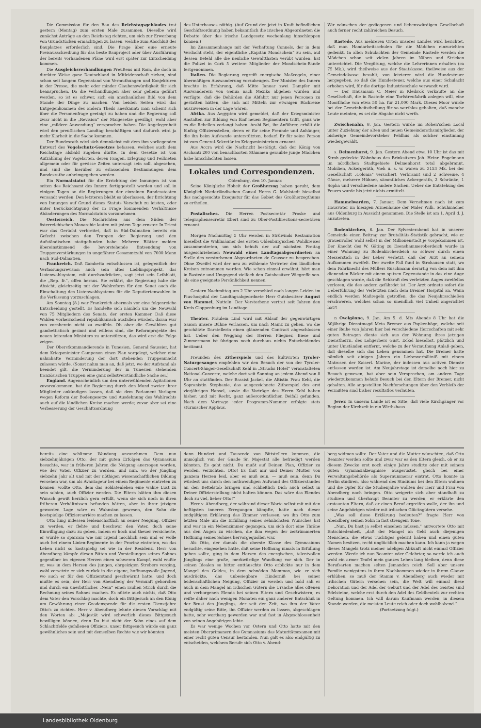Die Commission für den Bau des Reichstagsgebäudes trat gestern (Montag) zum ersten Male zusammen. Dieselbe wird zunächst Anträge an den Reichstag richten, um sich zur Erwerbung von Grundstücken ermächtigen zu lassen, welche zum Abschluß des Bauplatzes erforderlich sind. Die Frage über eine erneute Preisausschreibung für das beste Bauproject oder über Ausführung der bereits vorhandenen Pläne wird erst später zur Entscheidung kommen.
Die Ausgleichsverhandlungen Preußens mit Rom, die doch in direkter Weise ganz Deutschland in Mitleidenschaft ziehen, sind schon seit langem Gegenstand von Vermuthungen und Konjekturen in der Presse, die mehr oder minder Glaubenswürdigkeit für sich beanspruchen. Da die Verhandlungen aber sehr geheim geführt werden, so ist es schwer, sich ein anschauliches Bild von dem Stande der Dinge zu machen. Von beiden Seiten wird das Entgegenkommen des andern Theils anerkannt; man scheint sich über die Personenfrage geeinigt zu haben und die Regierung soll zwar nicht in die „Revision“ der Maigesetze gewilligt, wohl aber eine „mildere Anwendung“ versprochen haben. Die Angelegenheit wird den preußischen Landtag beschäftigen und dadurch wird ja mehr Klarheit in die Sache kommen.
Der Bundesrath wird sich demnächst mit dem ihm vorliegenden Entwurf des Vogelschutz-Gesetzes befassen, welches auch dem Reichstage alsbald zugehen dürfte. In dem Gesetze ist von Aufzählung der Vogelarten, deren Fangen, Erlegung und Feilbieten allgemein oder für gewisse Zeiten untersagt sein soll, abgesehen, und sind die hierüber zu erlassenden Bestimmungen dem Bundesrathe anheimgegeben worden.
Ein Normalstatut für die Errichtung der Innungen ist von seiten des Reichsamt des Innern fertiggestellt worden und soll in einigen Tagen an die Regierungen der einzelnen Bundesstaaten versandt werden. Den letzteren bleibt es überlassen, der Errichtung von Innungen auf Grund dieses Statuts Vorschub zu leisten, oder unter Berücksichtigung der in Frage kommenden Verhältnisse Abänderungen des Normalstatuts vorzunehmen.
Oesterreich. Die Nachrichten aus dem Süden der österreichischen Monarchie lauten mit jedem Tage ernster. In Triest war das Gerücht verbreitet, daß in Süd-Dalmatien bereits ein Gefecht zwischen den Truppen der Regierung und den Aufständischen stattgefunden habe. Mehrere Blätter melden übereinstimmend die bevorstehende Entsendung von Truppenverstärkungen in ungefährer Gesammtzahl von 7000 Mann nach Süd-Dalmatien.
Frankreich. Daß Gambetta entschlossen ist, gelegentlich der Verfassungsrevision auch sein altes Lieblingsprojekt, das Listenwahlsystem, mit durchzudrücken, sagt jetzt sein Leibblatt, die „Rep. fr.“, offen heraus. Sie erklärt, die Regierung habe die Absicht, gleichzeitig mit der Wahlreform für den Senat auch die Einschaltung des Listenwahlsystems für die Deputiertenwahlen in die Verfassung vorzuschlagen.
Am Sonntag (8.) war Frankreich abermals vor eine folgenreiche Entscheidung gestellt. Es handelte sich nämlich um die Neuwahl von 75 Mitgliedern des Senats, der ersten Kammer. Daß diese Wahlen vorherrschend republikanisch ausfallen würden, daran war von vornherein nicht zu zweifeln. Ob aber die Gewählten gut gambettistisch gesinnt und willens sind, die Reformprojekte des neuen leitenden Ministers zu unterstützen, das wird erst die Folge zeigen.
Der Oberstkommandierende in Tunesien, General Saussier, hat dem Kriegsminister Campenon einen Plan vorgelegt, welcher eine nahmhafte Verminderung der dort stehenden Truppenmacht zulassen würde. (Sonst nahm man an, daß jetzt, wo der Aufstand als beendet gilt, die Verminderung der in Tunesien stehenden französischen Truppen eine ganz selbstverständliche Sache sei.)
England. Augenscheinlich um den unterwühlenden Agitationen zuvorzukommen, hat die Regierung durch den Mund zweier ihrer Mitglieder ankündigen lassen, daß sie dem Parlament Vorlagen wegen Reform der Bodengesetze und Ausdehnung des Wahlrechts auch auf die ländlichen Kreise machen werde; zuvor aber sei eine Verbesserung der Geschäftsordnung
des Unterhauses nöthig. (Auf Grund der jetzt in Kraft befindlichen Geschäftsordnung haben bekanntlich die irischen Abgeordneten die Debatte über das irische Landgesetz wochenlang hinschleppen können.)
Im Zusammenhange mit der Verhaftung Connels, der in dem Verdacht steht, der eigentliche „Kapitän Mondschein“ zu sein, auf dessen Befehl alle die neuliche Gewaltthaten verübt wurden, hat die Polizei in Cork 5 weitere Mitglieder der Mondschein-Bande festgenommen.
Italien. Die Regierung ergreift energische Maßregeln, einer übermäßigen Auswanderung vorzubeugen. Der Minister des Innern brachte in Erfahrung, daß Mitte Januar zwei Dampfer mit Auswanderern von Genua nach Mexiko abgehen würden und verfügte, daß die Behörden die Abfahrt nur jenen Personen zu gestatten hätten, die sich mit Mitteln zur etwaigen Rückreise auszuweisen in der Lage wären.
Afrika. Aus Aegypten wird gemeldet, daß der Kriegsminister Anstalten zur Bildung von fünf neuen Regimentern trifft, ganz wie es die Rebellen verlangt haben. Arabi Bei, ihr Anführer, erhält die fünfzig Offiziersstellen, deren er für seine Freunde und Anhänger, die ihn beim Aufstande unterstützten, bedarf. Er für seine Person ist zum General-Sekretär im Kriegsministerium ernannt.
Aus Accra wird die Nachricht bestätigt, daß der König von Aschanti 200 von benachbarten Stämmen geraubte junge Mädchen habe hinschlachten lassen.
Lokales und Correspondenzen.
Oldenburg, den 10. Januar.
Seine Königliche Hoheit der Großherzog haben geruht, dem Königlich Niederländischen Consul Herrn G. Mahlstedt hieselbst das nachgesuchte Exequatur für das Gebiet des Großherzogthums zu ertheilen.
Postalisches. Die Herren Postsecretär Proske und Telegraphensecretär Ebert sind zu Ober-Postdirections-secretären ernannt.
Morgen Nachmittag 5 Uhr werden in Strüwinds Restauration hieselbst die Wahlmänner des ersten Oldenburgischen Wahlkreises zusammentreten, um sich behufs der auf nächsten Freitag ausgeschriebenen Neuwahl eines Landtagsabgeordneten an Stelle des verstorbenen Abgeordneten de Cousser zu besprechen. Ohne Zweifel wird der neu zu wählende Vertreter den ländlichen Kreisen entnommen werden. Wie schon einmal erwähnt, hört man in Rastede und Umgegend vielfach den Gutsbesitzer Wiegreffe sen. als eine geeignete Persönlichkeit nennen.
Gestern Nachmittag um 2 Uhr verschied nach langen Leiden im Pius-hospital der Landtagsabgeordnete Herr Gutsbesitzer August von Hammel, Nutteln. Der Verstorbene vertrat seit Jahren den Kreis Cloppenburg im Landtage.
Theater. Fräulein Lind wird mit Ablauf der gegenwärtigen Saison unsere Bühne verlassen, um nach Mainz zu gehen, wo die geschätzte Darstellerin einen glänzenden Contract abgeschlossen hat. Ueber den Weggang der Herren Fliegner, Biese und Zimmermann ist übrigens noch durchaus nichts Entscheidendes bestimmt.
Freunden des Zitherspiels und des kultivirten Tyroler-Naturgesanges empfehlen wir den Besuch der von der Tyroler-Concert-Sänger-Gesellschaft Kehl in „Strucks Hotel“ veranstalteten National-Concerte, welche dort seit Sonntag an jedem Abend von 8 Uhr an stattfinden. Der Bassist Jackel, die Altistin Frau Kehl, die Sopranistin Stephanie, das ausgezeichnete Zitherspiel des erst vierjährigen Hansel, sowie die Vorträge des Herrn Kehl haben bisher, und mit Recht, ganz außerordentlichen Beifall gefunden. Nach dem Vortrage jeder Programm-Nummer erfolgte stets stürmischer Applaus.
Wir wünschen der gediegenen und liebenswürdigen Gesellschaft auch ferner recht zahlreichen Besuch.
Rastede. Aus mehreren Orten unseres Landes wird berichtet, daß man Handarbeitsschulen für die Mädchen einzurichten gedenkt. In allen Schulachten der Gemeinde Rastede werden die Mädchen schon seit vielen Jahren im Nähen und Stricken unterrichtet. Die Vergütung, welche die Lehrerinnen erhalten (ca 75 Mk.), wird theilweise aus der Staatskasse, theilweise aus der Gemeindekasse bezahlt; von letzterer wird die Hundesteuer hergegeben, so daß die Hundesteuer, welche aus einer Schulacht erhoben wird, für die dortige Industrieschule verwandt wird.
— Der Hausmann C. Meier in Kleibrok verkaufte an die Gesellschaft, die in Rastede eine Torfstreufabrik anlegen will, eine Moorfläche von etwa 50 ha. für 21,000 Mark. Dieses Moor wurde bei der Gemeinheitstheilung für so werthlos gehalten, daß manche Leute meinten, es sei die Abgabe nicht werth.
Zwischenahn, 8. Jan. Gestern wurde im Röben'schen Local unter Zuziehung der alten und neuen Gemeinderathsmitglieder, der bisherige Gemeindevorsteher Feldhus als solcher einstimmig wiedergewählt.
s. Delmenhorst, 9. Jan. Gestern Abend etwa 10 Uhr ist das mit Stroh gedeckte Wohnhaus des Brinksitzers Joh. Heinr. Engelmann im nördlichen Stadtgebiete Delmenhorst total abgebrannt. Mobilien, Ackergeräth, Vieh u. s. w. waren zu 3153 Mk. bei der Gesellschaft „Colonia“ versichert. Verbrannt sind 2 Schweine, 4 Gänse, mehrere Hühner, sämmtliches Ackergeräth, 2 Schränke, 1 Sopha und verschiedene andere Sachen. Ueber die Entstehung des Feuers wurde bis jetzt nichts ermittelt.
Hammelwarden, 7. Januar. Dem Vernehmen nach ist zum Hausvater im hiesigen Armenhause der Maler Wilh. Schuhmacher aus Oldenburg in Aussicht genommen. Die Stelle ist am 1. April d. J. anzutreten.
Rodenkirchen, 6. Jan. Der Sylvesterabend hat in unserer Gemeinde einen Beitrag zur Brutalitäts-Statistik gebracht, wie er grauenvoller wohl selbst in der Millionenstadt je vorgekommen ist. Der Knecht des W. Gäting zu Esenshammeroberdeich wurde in einer Wohnung zu Rodenkircherdeich so schwer durch einen Messerstich in der Leber verletzt, daß der Arzt an seinem Aufkommen zweifelt. Der zweite Fall fand in Strohausen statt, wo dem Fahrknecht des Müllers Ruschmann derartig von dem mit ihm dienenden Bäcker mit einem spitzen Gegenstande in das eine Auge geschlagen wurde, daß die Sehkraft des verletzten Auges zweifellos verloren, die des andern gefährdet ist. Der Arzt ordnete sofort die Ueberführung des Verletzten nach dem Bremer Hospital an. Wann endlich werden Maßregeln getroffen, die das Neujahrsschießen erschweren, welches schon so unendlich viel Unheil angerichtet hat?!
n Ovelgönne, 9. Jan. Am 5. d. Mts Abends 8 Uhr hat die 30jährige Dienstmagd Meta Bremer aus Popkenhöge, welche seit einer Reihe von Jahren hier bei verschiedene Herrschaften mit sehr guten Betragen diente sich aus der Wohnung ihres jetzigen Dienstherrn, des Lohgerbers Gust. Eckel hieselbst, plötzlich und unter Umständen entfernt, welche zu der Vermuthung Anlaß geben, daß dieselbe sich das Leben genommen hat. Die Bremer hatte nämlich seit einigen Jahren ein Liebesverhältniß mit einem Matrosen der Kaiserl. Marine, der indessen aus activen Dienste entlassen worden ist. Am Neujahrstage ist derselbe noch hier zu Besuch gewesen, hat aber sein Versprechen, am andern Tage wiederzukommen behufs Besuch bei den Eltern der Bremer, nicht gehalten. Alle angestellten Nachforschungen über den Verbleib der Vermißten sind bisher resultatlos verlaufen.
Jever. In unserm Lande ist es Sitte, daß viele Kirchgänger vor Beginn der Kirchzeit in ein Wirthshaus
bereits eine schlimme Wendung anzunehmen. Dem nun siebzehnjährigen Otto, der mit guten Erfolgen das Gymnasium besuchte, war in früheren Jahren die Neigung anerzogen worden, wie der Vater, Offizier zu werden, und nun, wo der Jüngling siebzehn Jahr alt und mit der nöthigen wissenschaftlichen Bildung versehen war, um als Avantageur bei einem Regimente eintreten zu können, wollte Otto, dem das Soldatenleben eine wahre Lust zu sein schien, auch Offizier werden. Die Eltern hätten ihm diesen Wunsch gewiß herzlich gern erfüllt, wenn sie sich noch in ihren früheren Verhältnissen befunden hätten, aber in ihrer jetzigen geworden Lage wäre es Wahnsinn gewesen, den Sohn die kostspielige Offiziercarrière machen zu lassen.
Otto hing indessen leidenschaftlich an seiner Neigung, Offizier zu werden, er flehte und beschwor den Vater, doch seine Einwilligung dazu zu geben, indem er hoch und theuer versicherte, er würde so sparsam wie nur irgend möchlich sein und er wolle auch bei einem Linien-Regimente in der Provinz eintreten, wo das Leben nicht so kostspielig sei wie in der Residenz. Herr von Abendberg kämpfe diesen Bitten und Vorstellungen seines Sohnes gegenüber im eigenen Herzen einen schweren Kampf, wohl wußte er, was in dem Herzen des jungen, ehrgeizigen Strebers vorging, wohl versetzte er sich zurück in die eigene, hoffnungsvolle Jugend, wo auch er für den Offizierstand geschwärmt hatte, und doch mußte es sein, der Herr von Abendberg der Vernunft gehorchen und durch ein unerbittliches „Nein“ einen rauhen Strich durch die Rechnung seines Sohnes machen. Es nützte auch nichts, daß Otto dem Vater den Vorschlag machte, doch ein Bittgesuch an den König um Gewährung einer Gnadenspende für die ersten Dienstjahre Otto's zu richten. Herr v. Abendberg lehnte diesen Vorschlag mit den Worten ab: „Majestät wird schwerlich dieses Bittgesuch bewilligen können, denn Du bist nicht der Sohn eines auf dem Schlachtfelde gefallenen Offiziers, unser Bittgesuch würde ein ganz gewöhnliches sein und mit demselben Rechte wie wir könnten
dann Hundert und Tausende von Bittstellern kommen, die unmöglich von der Gnade Sr. Majestät alle befriedigt werden könnten. Es geht nicht, Du mußt auf Deinen Plan, Offizier zu werden, verzichten, Otto! Es thut mir und Deiner Mutter von ganzem Herzen leid, aber es muß sein, — muß sein, denn Du würdest uns durch den nothwendigen Aufwand des Offizierstandes an den Bettelstab bringen und schließlich Dich auch selbst in Deiner Offizierstellung nicht halten können. Das wäre das Elendes doch zu viel, lieber Otto!“
Herr v. Abendberg, der während dieser Worte selbst mit mit den heftigsten inneren Erregungen kämpfte, hatte nach dieser endgültigen Erklärung das Zimmer verlassen, wo ihn Otto zum letzten Male um die Erfüllung seines sehnlichsten Wunsches bat und war in ein Nebenzimmer gegangen, um sich dort eine Thräne aus den Augen zu wischen, die ihm wegen der zertrümmerten Hoffnung seines Sohnes hervorgequollen war.
Als Otto, der damals die oberste Klasse des Gymnasiums besuchte, eingesehen hatte, daß seine Hoffnung nimals in Erfüllung gehen sollte, ging in dem Herzen des energischen, talentvollen Jünglings eine große, merkwürdige Wandlung vor sich. Der in seinen Idealen so bitter enttäuschte Otto erblickte nur in dem Mangel des Geldes, in dem schnöden Mammon, wie er sich ausdrückte, das unbesiegbare Hinderniß bei seiner leidenschaftlichen Neigung, Offizier zu werden und bald sah er auch in dem Mangel an irdischen Gütern die Ursache alles offenen und verborgenen Elends bei seinen Eltern und Geschwistern; es reifte daher nach wenigen Monaten ein ganz anderer Entschluß in der Brust des Jünglings, der seit der Zeit, wo ihm der Vater endgültig seine Bitte, ihn Offizier werden zu lassen, abgeschlagen hatte, sehr wortkarg geworden war und fast in Abgeschlossenheit von seinen Angehörigen lebte.
Es war wenige Wochen vor Ostern und Otto hatte mit den meisten Oberprimanern des Gymnasiums das Maturitätsexamen mit einer recht guten Censur bestanden. Nun galt es also endgültig zu entscheiden, welchem Berufe sich Otto v. Abend-
berg widmen sollte. Der Vater und die Mutter wünschten, daß Otto Beamter werden sollte und zwar war es den Eltern gleich, ob er zu diesem Zwecke erst noch einige Jahre studirte oder mit seinem guten Gymnasialzeugnisse ausgerüstet, gleich bei einer Verwaltungsbehörde als Supernummerar eintrat. Otto konnte in Berlin studiren, also während des Studiums bei den Eltern wohnen und die Opfer für die Studienjahre wollten der Herr und Frau von Abendberg noch bringen. Otto weigerte sich aber standhaft zu studiren und überhaupt Beamter zu werden, er erklärte den erstaunten Eltern, daß er einen Beruf ergreifen wolle, der ihn und seine Angehörigen wieder mit irdischen Glücksgütern versehe.
„Was soll diese Erklärung bedeuten?“ fragte Herr von Abendberg seinen Sohn in fast strengem Tone.
„Nun, Du hast ja selbst einsehen müssen,“ antwortete Otto mit Entschiedenheit, „daß der Mangel an Geld auch diejenigen Menschen, die etwas Tüchtiges gelernt haben und einen guten Namen besitzen, recht unglücklich machen kann. Ich kann ja wegen dieses Mangels trotz meiner adeligen Abkunft nicht einmal Offizier werden. Werde ich nun Beamter oder Gelehrter, so werde ich auch wohl ein armer Teufel mein ganzes Leben lang bleiben, denn diese Berufsarten machen selten Jemanden reich. Soll aber unsere Familie wenigstens in ihren Nachkommen wieder in ihrem Glanze erblühen, so muß der Stamm v. Abendberg auch wieder mit irdischen Gütern versehen sein, die Welt will einmal diese Dekoration und der Adel der Geburt und der Adel des Geistes sind Edelsteine, welche erst durch den Adel des Geldbeutels zur rechten Geltung kommen. Ich will darum Kaufmann werden, in diesem Stande werden, die meisten Leute reich oder doch wohlhabend.“
(Fortsetzung folgt.)
Landesbibliothek Oldenburg